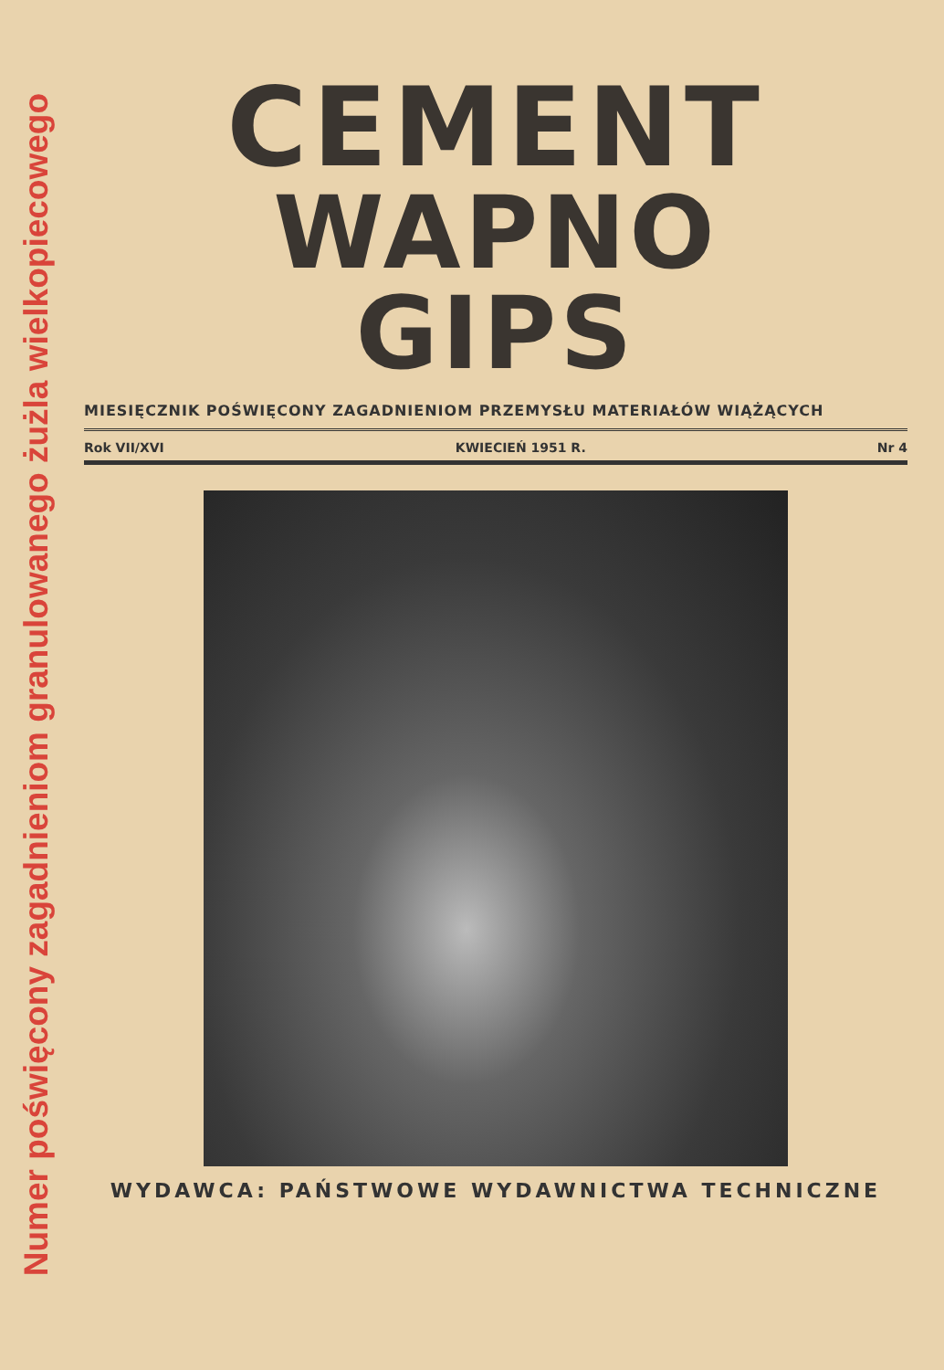Numer poświęcony zagadnieniom granulowanego żużla wielkopiecowego
CEMENT
WAPNO
GIPS
MIESIĘCZNIK POŚWIĘCONY ZAGADNIENIOM PRZEMYSŁU MATERIAŁÓW WIĄŻĄCYCH
Rok VII/XVI KWIECIEŃ 1951 R. Nr 4
WYDAWCA: PAŃSTWOWE WYDAWNICTWA TECHNICZNE